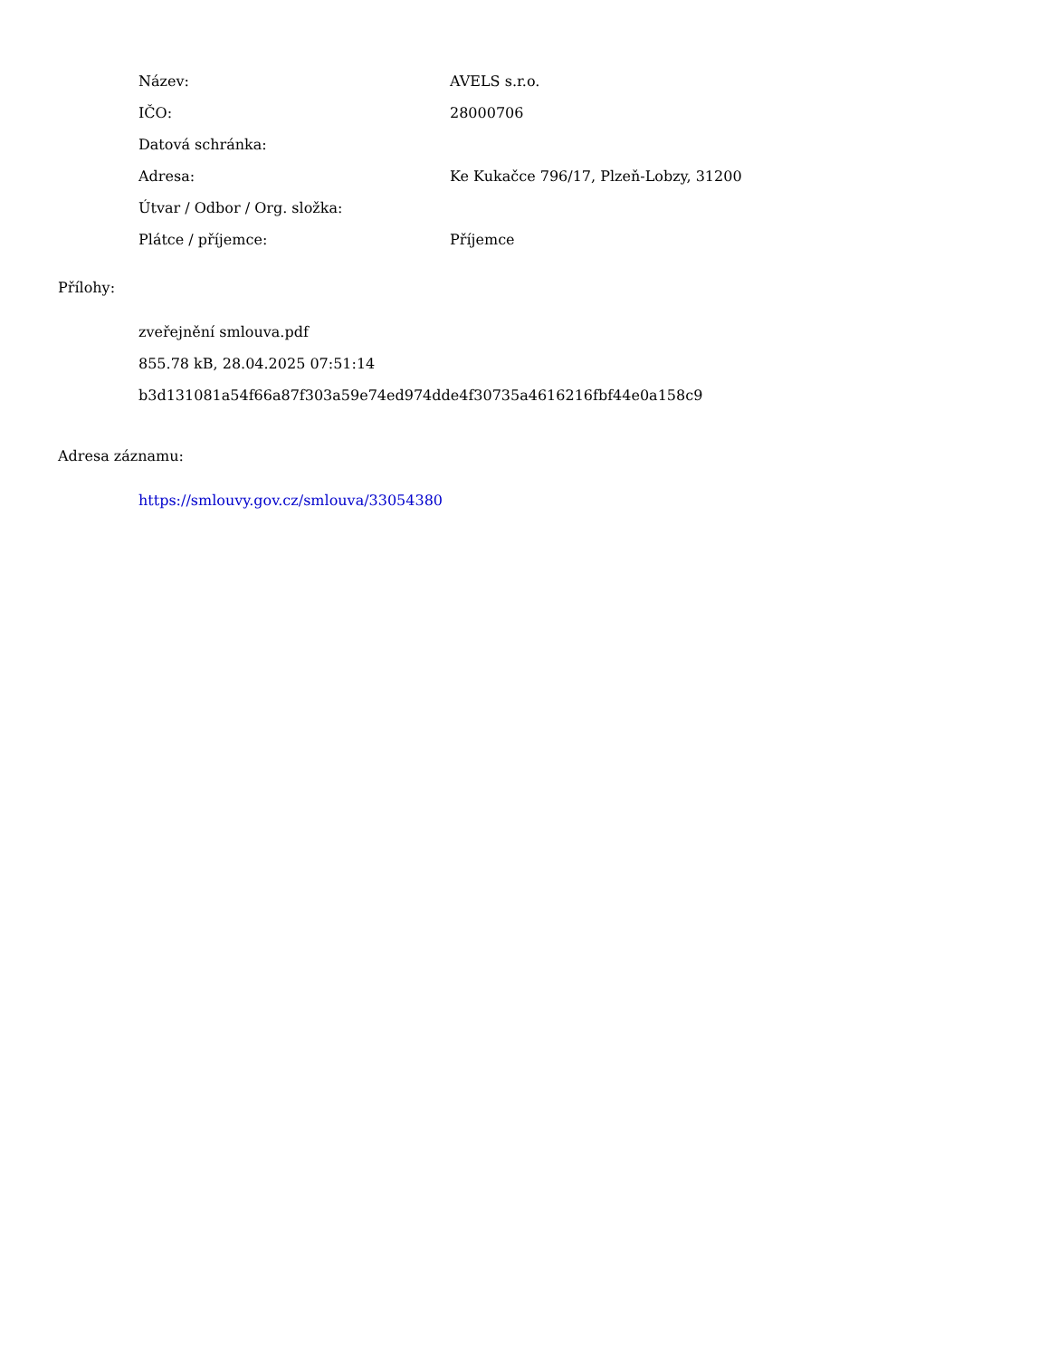| Název: | AVELS s.r.o. |
| IČO: | 28000706 |
| Datová schránka: | |
| Adresa: | Ke Kukačce 796/17, Plzeň-Lobzy, 31200 |
| Útvar / Odbor / Org. složka: | |
| Plátce / příjemce: | Příjemce |
Přílohy:
zveřejnění smlouva.pdf
855.78 kB, 28.04.2025 07:51:14
b3d131081a54f66a87f303a59e74ed974dde4f30735a4616216fbf44e0a158c9
Adresa záznamu:
https://smlouvy.gov.cz/smlouva/33054380